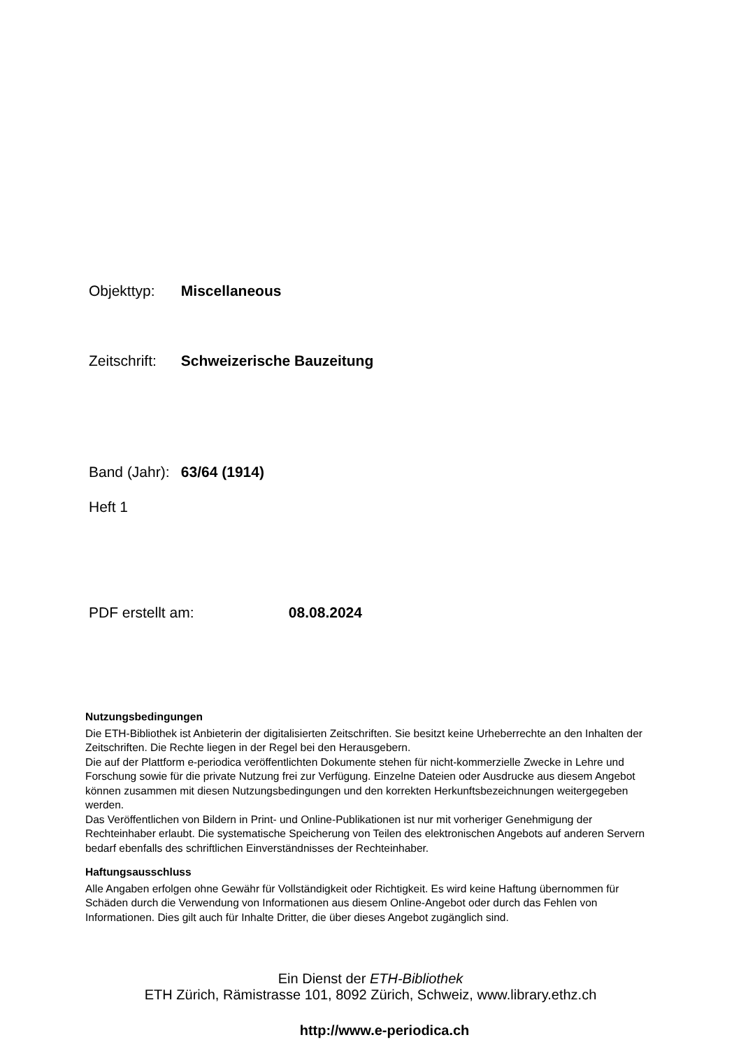Objekttyp: Miscellaneous
Zeitschrift: Schweizerische Bauzeitung
Band (Jahr): 63/64 (1914)
Heft 1
PDF erstellt am: 08.08.2024
Nutzungsbedingungen
Die ETH-Bibliothek ist Anbieterin der digitalisierten Zeitschriften. Sie besitzt keine Urheberrechte an den Inhalten der Zeitschriften. Die Rechte liegen in der Regel bei den Herausgebern.
Die auf der Plattform e-periodica veröffentlichten Dokumente stehen für nicht-kommerzielle Zwecke in Lehre und Forschung sowie für die private Nutzung frei zur Verfügung. Einzelne Dateien oder Ausdrucke aus diesem Angebot können zusammen mit diesen Nutzungsbedingungen und den korrekten Herkunftsbezeichnungen weitergegeben werden.
Das Veröffentlichen von Bildern in Print- und Online-Publikationen ist nur mit vorheriger Genehmigung der Rechteinhaber erlaubt. Die systematische Speicherung von Teilen des elektronischen Angebots auf anderen Servern bedarf ebenfalls des schriftlichen Einverständnisses der Rechteinhaber.
Haftungsausschluss
Alle Angaben erfolgen ohne Gewähr für Vollständigkeit oder Richtigkeit. Es wird keine Haftung übernommen für Schäden durch die Verwendung von Informationen aus diesem Online-Angebot oder durch das Fehlen von Informationen. Dies gilt auch für Inhalte Dritter, die über dieses Angebot zugänglich sind.
Ein Dienst der ETH-Bibliothek
ETH Zürich, Rämistrasse 101, 8092 Zürich, Schweiz, www.library.ethz.ch
http://www.e-periodica.ch